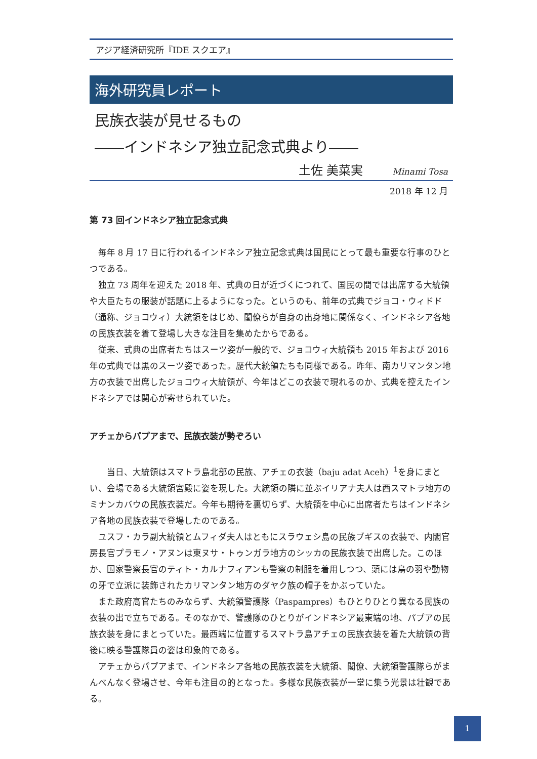アジア経済研究所『IDE スクエア』
海外研究員レポート
民族衣装が見せるもの
――インドネシア独立記念式典より――
土佐 美菜実 Minami Tosa
2018 年 12 月
第 73 回インドネシア独立記念式典
毎年 8 月 17 日に行われるインドネシア独立記念式典は国民にとって最も重要な行事のひとつである。
独立 73 周年を迎えた 2018 年、式典の日が近づくにつれて、国民の間では出席する大統領や大臣たちの服装が話題に上るようになった。というのも、前年の式典でジョコ・ウィドド（通称、ジョコウィ）大統領をはじめ、閣僚らが自身の出身地に関係なく、インドネシア各地の民族衣装を着て登場し大きな注目を集めたからである。
従来、式典の出席者たちはスーツ姿が一般的で、ジョコウィ大統領も 2015 年および 2016 年の式典では黒のスーツ姿であった。歴代大統領たちも同様である。昨年、南カリマンタン地方の衣装で出席したジョコウィ大統領が、今年はどこの衣装で現れるのか、式典を控えたインドネシアでは関心が寄せられていた。
アチェからパプアまで、民族衣装が勢ぞろい
　当日、大統領はスマトラ島北部の民族、アチェの衣装（baju adat Aceh）<sup>1</sup>を身にまとい、会場である大統領宮殿に姿を現した。大統領の隣に並ぶイリアナ夫人は西スマトラ地方のミナンカバウの民族衣装だ。今年も期待を裏切らず、大統領を中心に出席者たちはインドネシア各地の民族衣装で登場したのである。
ユスフ・カラ副大統領とムフィダ夫人はともにスラウェシ島の民族ブギスの衣装で、内閣官房長官プラモノ・アヌンは東ヌサ・トゥンガラ地方のシッカの民族衣装で出席した。このほか、国家警察長官のティト・カルナフィアンも警察の制服を着用しつつ、頭には鳥の羽や動物の牙で立派に装飾されたカリマンタン地方のダヤク族の帽子をかぶっていた。
また政府高官たちのみならず、大統領警護隊（Paspampres）もひとりひとり異なる民族の衣装の出で立ちである。そのなかで、警護隊のひとりがインドネシア最東端の地、パプアの民族衣装を身にまとっていた。最西端に位置するスマトラ島アチェの民族衣装を着た大統領の背後に映る警護隊員の姿は印象的である。
アチェからパプアまで、インドネシア各地の民族衣装を大統領、閣僚、大統領警護隊らがまんべんなく登場させ、今年も注目の的となった。多様な民族衣装が一堂に集う光景は壮観である。
1